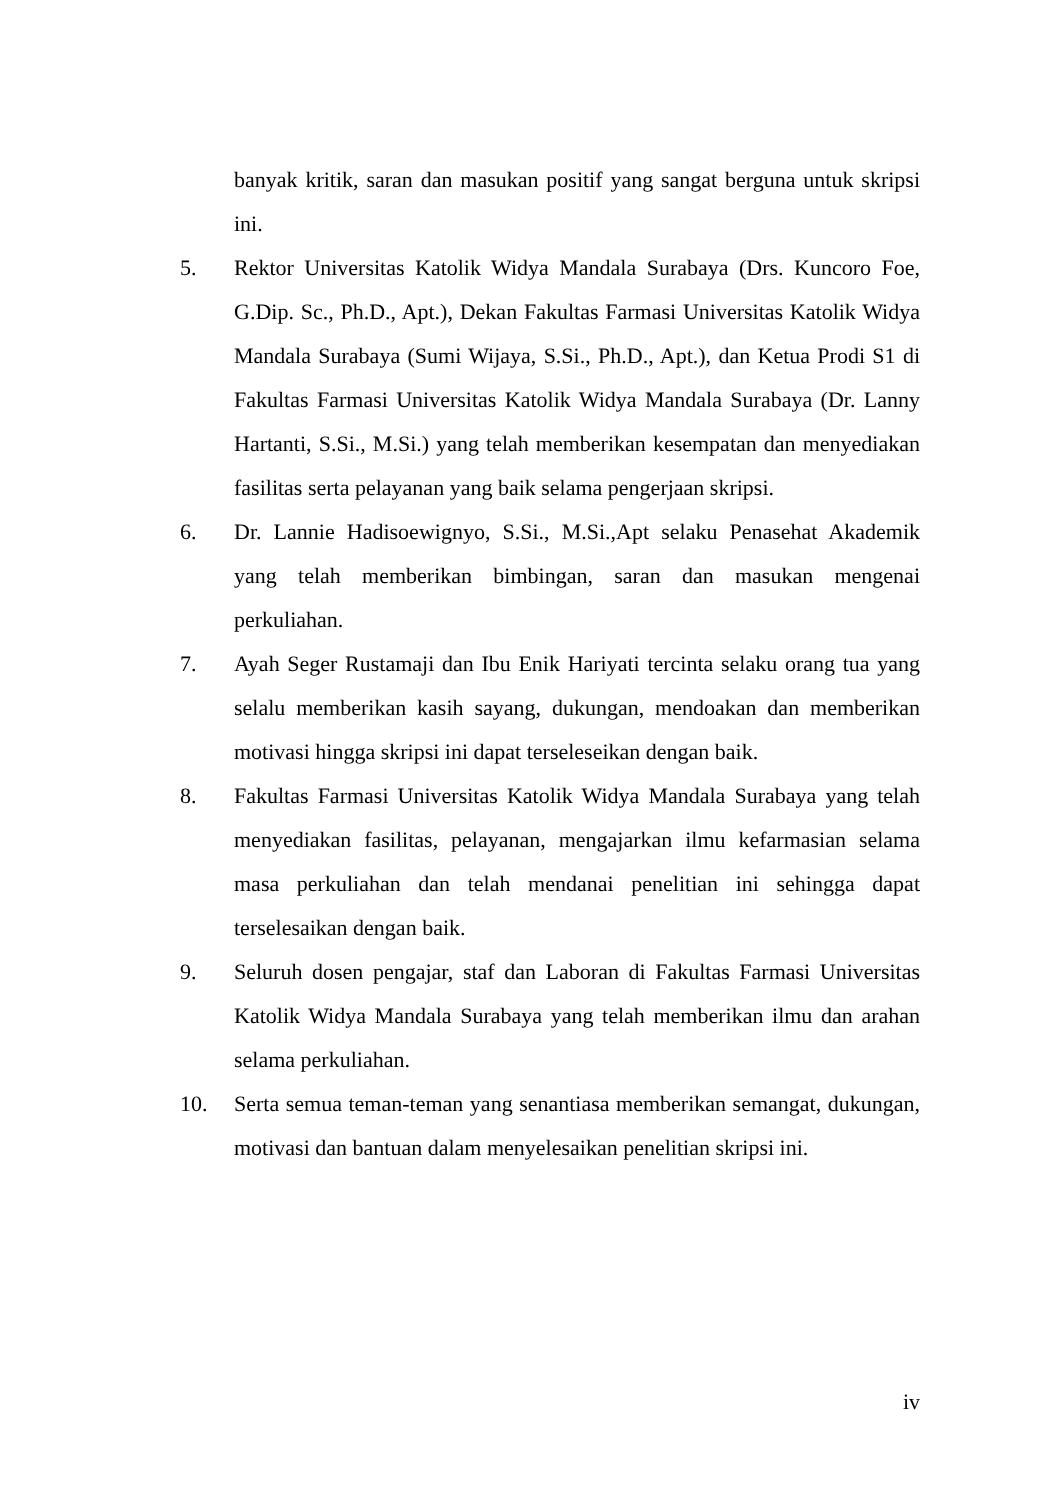banyak kritik, saran dan masukan positif yang sangat berguna untuk skripsi ini.
5. Rektor Universitas Katolik Widya Mandala Surabaya (Drs. Kuncoro Foe, G.Dip. Sc., Ph.D., Apt.), Dekan Fakultas Farmasi Universitas Katolik Widya Mandala Surabaya (Sumi Wijaya, S.Si., Ph.D., Apt.), dan Ketua Prodi S1 di Fakultas Farmasi Universitas Katolik Widya Mandala Surabaya (Dr. Lanny Hartanti, S.Si., M.Si.) yang telah memberikan kesempatan dan menyediakan fasilitas serta pelayanan yang baik selama pengerjaan skripsi.
6. Dr. Lannie Hadisoewignyo, S.Si., M.Si.,Apt selaku Penasehat Akademik yang telah memberikan bimbingan, saran dan masukan mengenai perkuliahan.
7. Ayah Seger Rustamaji dan Ibu Enik Hariyati tercinta selaku orang tua yang selalu memberikan kasih sayang, dukungan, mendoakan dan memberikan motivasi hingga skripsi ini dapat terseleseikan dengan baik.
8. Fakultas Farmasi Universitas Katolik Widya Mandala Surabaya yang telah menyediakan fasilitas, pelayanan, mengajarkan ilmu kefarmasian selama masa perkuliahan dan telah mendanai penelitian ini sehingga dapat terselesaikan dengan baik.
9. Seluruh dosen pengajar, staf dan Laboran di Fakultas Farmasi Universitas Katolik Widya Mandala Surabaya yang telah memberikan ilmu dan arahan selama perkuliahan.
10. Serta semua teman-teman yang senantiasa memberikan semangat, dukungan, motivasi dan bantuan dalam menyelesaikan penelitian skripsi ini.
iv